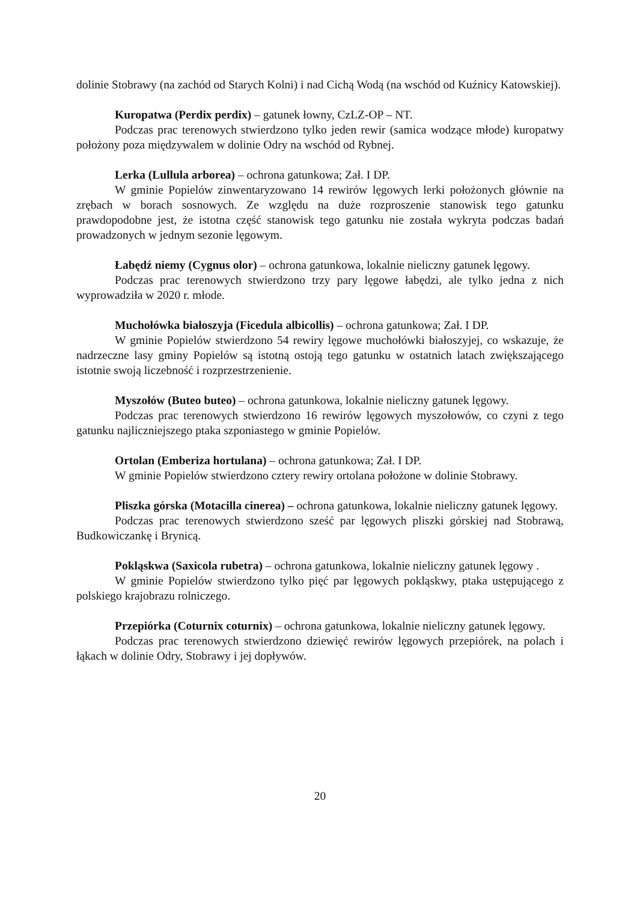dolinie Stobrawy (na zachód od Starych Kolni) i nad Cichą Wodą (na wschód od Kuźnicy Katowskiej).
Kuropatwa (Perdix perdix) – gatunek łowny, CzLZ-OP – NT.
Podczas prac terenowych stwierdzono tylko jeden rewir (samica wodzące młode) kuropatwy położony poza międzywalem w dolinie Odry na wschód od Rybnej.
Lerka (Lullula arborea) – ochrona gatunkowa; Zał. I DP.
W gminie Popielów zinwentaryzowano 14 rewirów lęgowych lerki położonych głównie na zrębach w borach sosnowych. Ze względu na duże rozproszenie stanowisk tego gatunku prawdopodobne jest, że istotna część stanowisk tego gatunku nie została wykryta podczas badań prowadzonych w jednym sezonie lęgowym.
Łabędź niemy (Cygnus olor) – ochrona gatunkowa, lokalnie nieliczny gatunek lęgowy.
Podczas prac terenowych stwierdzono trzy pary lęgowe łabędzi, ale tylko jedna z nich wyprowadziła w 2020 r. młode.
Muchołówka białoszyja (Ficedula albicollis) – ochrona gatunkowa; Zał. I DP.
W gminie Popielów stwierdzono 54 rewiry lęgowe muchołówki białoszyjej, co wskazuje, że nadrzeczne lasy gminy Popielów są istotną ostoją tego gatunku w ostatnich latach zwiększającego istotnie swoją liczebność i rozprzestrzenienie.
Myszołów (Buteo buteo) – ochrona gatunkowa, lokalnie nieliczny gatunek lęgowy.
Podczas prac terenowych stwierdzono 16 rewirów lęgowych myszołowów, co czyni z tego gatunku najliczniejszego ptaka szponiastego w gminie Popielów.
Ortolan (Emberiza hortulana) – ochrona gatunkowa; Zał. I DP.
W gminie Popielów stwierdzono cztery rewiry ortolana położone w dolinie Stobrawy.
Pliszka górska (Motacilla cinerea) – ochrona gatunkowa, lokalnie nieliczny gatunek lęgowy.
Podczas prac terenowych stwierdzono sześć par lęgowych pliszki górskiej nad Stobrawą, Budkowiczankę i Brynicą.
Pokląskwa (Saxicola rubetra) – ochrona gatunkowa, lokalnie nieliczny gatunek lęgowy .
W gminie Popielów stwierdzono tylko pięć par lęgowych pokląskwy, ptaka ustępującego z polskiego krajobrazu rolniczego.
Przepiórka (Coturnix coturnix) – ochrona gatunkowa, lokalnie nieliczny gatunek lęgowy.
Podczas prac terenowych stwierdzono dziewięć rewirów lęgowych przepiórek, na polach i łąkach w dolinie Odry, Stobrawy i jej dopływów.
20